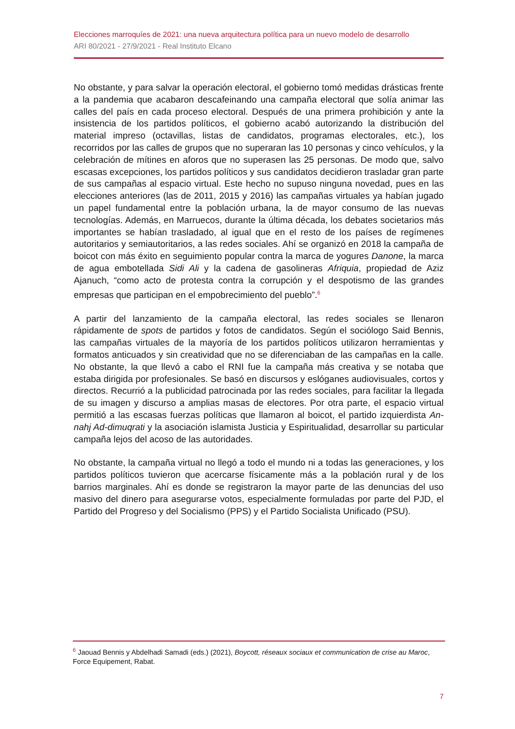Elecciones marroquíes de 2021: una nueva arquitectura política para un nuevo modelo de desarrollo
ARI 80/2021 - 27/9/2021 - Real Instituto Elcano
No obstante, y para salvar la operación electoral, el gobierno tomó medidas drásticas frente a la pandemia que acabaron descafeinando una campaña electoral que solía animar las calles del país en cada proceso electoral. Después de una primera prohibición y ante la insistencia de los partidos políticos, el gobierno acabó autorizando la distribución del material impreso (octavillas, listas de candidatos, programas electorales, etc.), los recorridos por las calles de grupos que no superaran las 10 personas y cinco vehículos, y la celebración de mítines en aforos que no superasen las 25 personas. De modo que, salvo escasas excepciones, los partidos políticos y sus candidatos decidieron trasladar gran parte de sus campañas al espacio virtual. Este hecho no supuso ninguna novedad, pues en las elecciones anteriores (las de 2011, 2015 y 2016) las campañas virtuales ya habían jugado un papel fundamental entre la población urbana, la de mayor consumo de las nuevas tecnologías. Además, en Marruecos, durante la última década, los debates societarios más importantes se habían trasladado, al igual que en el resto de los países de regímenes autoritarios y semiautoritarios, a las redes sociales. Ahí se organizó en 2018 la campaña de boicot con más éxito en seguimiento popular contra la marca de yogures Danone, la marca de agua embotellada Sidi Ali y la cadena de gasolineras Afriquia, propiedad de Aziz Ajanuch, “como acto de protesta contra la corrupción y el despotismo de las grandes empresas que participan en el empobrecimiento del pueblo”.<sup>6</sup>
A partir del lanzamiento de la campaña electoral, las redes sociales se llenaron rápidamente de spots de partidos y fotos de candidatos. Según el sociólogo Said Bennis, las campañas virtuales de la mayoría de los partidos políticos utilizaron herramientas y formatos anticuados y sin creatividad que no se diferenciaban de las campañas en la calle. No obstante, la que llevó a cabo el RNI fue la campaña más creativa y se notaba que estaba dirigida por profesionales. Se basó en discursos y eslóganes audiovisuales, cortos y directos. Recurrió a la publicidad patrocinada por las redes sociales, para facilitar la llegada de su imagen y discurso a amplias masas de electores. Por otra parte, el espacio virtual permitió a las escasas fuerzas políticas que llamaron al boicot, el partido izquierdista An-nahj Ad-dimuqrati y la asociación islamista Justicia y Espiritualidad, desarrollar su particular campaña lejos del acoso de las autoridades.
No obstante, la campaña virtual no llegó a todo el mundo ni a todas las generaciones, y los partidos políticos tuvieron que acercarse físicamente más a la población rural y de los barrios marginales. Ahí es donde se registraron la mayor parte de las denuncias del uso masivo del dinero para asegurarse votos, especialmente formuladas por parte del PJD, el Partido del Progreso y del Socialismo (PPS) y el Partido Socialista Unificado (PSU).
<sup>6</sup> Jaouad Bennis y Abdelhadi Samadi (eds.) (2021), Boycott, réseaux sociaux et communication de crise au Maroc, Force Equipement, Rabat.
7